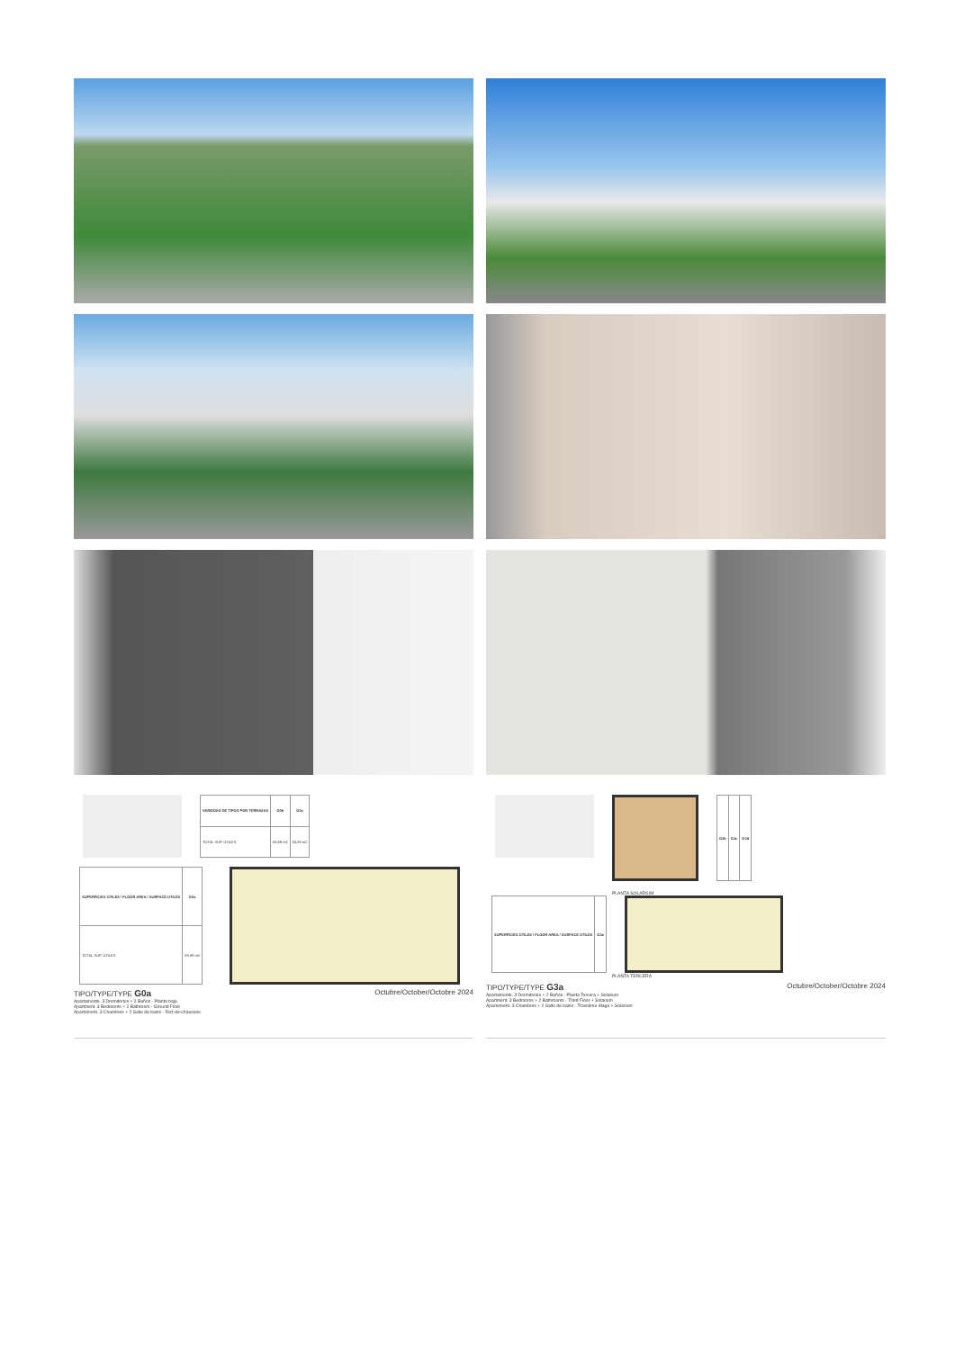| VARIEDAD DE TIPOS POR TERRAZAS | G0b | G0c |
| --- | --- | --- |
| TOTAL SUP. ÚTILES | 83,89 m2 | 83,89 m2 |
| SUPERFICIES ÚTILES / FLOOR AREA / SURFACE UTILES | G0a |
| --- | --- |
| TOTAL SUP. ÚTILES | 83,89 m2 |
TIPO/TYPE/TYPE G0a Octubre/October/Octobre 2024
Apartamento. 3 Dormitorios + 2 Baños - Planta baja
Apartment. 3 Bedrooms + 2 Bathroom - Ground Floor
Apartement. 3 Chambres + 2 Salle de bains - Rez-de-chaussée
| G3b | G3c | G3d |
| --- | --- | --- |
PLANTA SOLARIUM
| SUPERFICIES ÚTILES / FLOOR AREA / SURFACE UTILES | G3a |
| --- | --- |
PLANTA TERCERA
TIPO/TYPE/TYPE G3a Octubre/October/Octobre 2024
Apartamento. 3 Dormitorios + 2 Baños - Planta Tercera + Solarium
Apartment. 3 Bedrooms + 2 Bathrooms - Third Floor + Solarium
Apartement. 3 Chambres + 2 Salle de bains - Troisième étage + Solarium